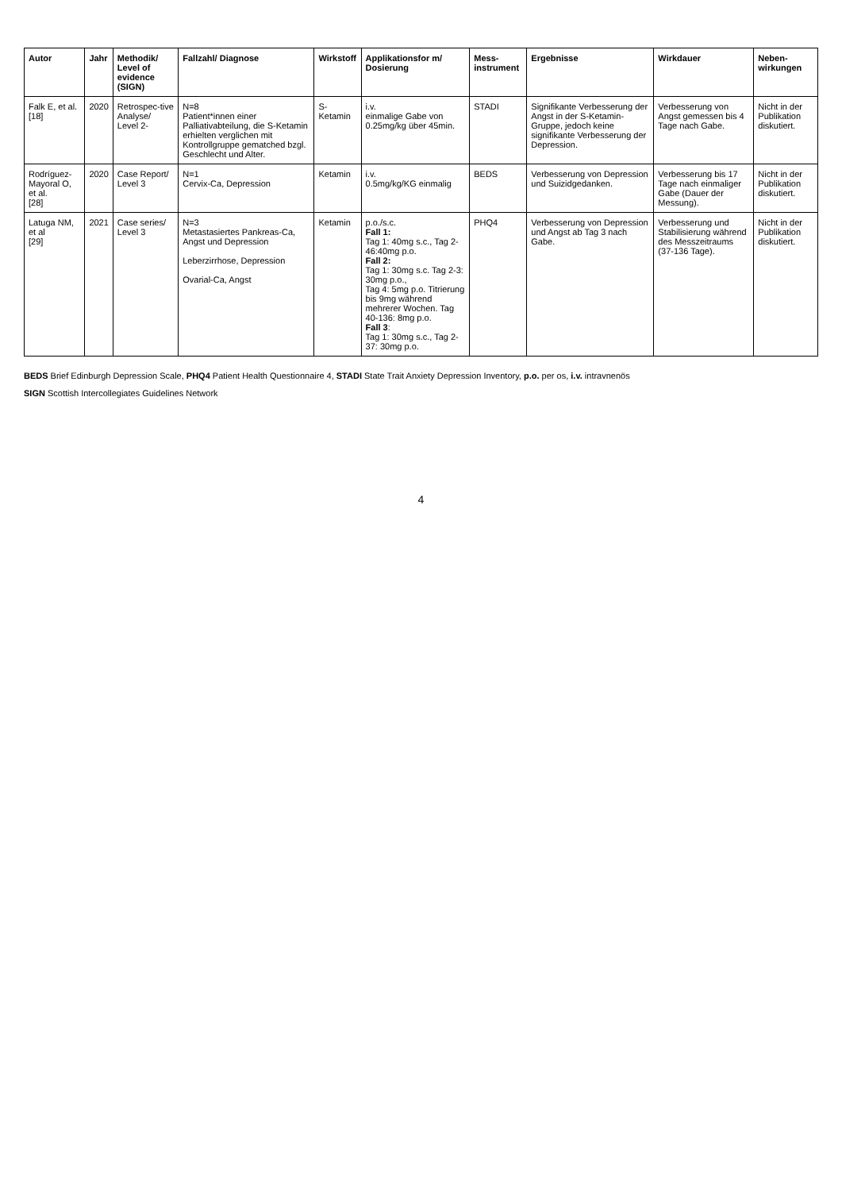| Autor | Jahr | Methodik/ Level of evidence (SIGN) | Fallzahl/ Diagnose | Wirkstoff | Applikationsfor m/ Dosierung | Mess-instrument | Ergebnisse | Wirkdauer | Neben-wirkungen |
| --- | --- | --- | --- | --- | --- | --- | --- | --- | --- |
| Falk E, et al. [18] | 2020 | Retrospec-tive Analyse/ Level 2- | N=8 Patient*innen einer Palliativabteilung, die S-Ketamin erhielten verglichen mit Kontrollgruppe gematched bzgl. Geschlecht und Alter. | S-Ketamin | i.v. einmalige Gabe von 0.25mg/kg über 45min. | STADI | Signifikante Verbesserung der Angst in der S-Ketamin-Gruppe, jedoch keine signifikante Verbesserung der Depression. | Verbesserung von Angst gemessen bis 4 Tage nach Gabe. | Nicht in der Publikation diskutiert. |
| Rodríguez-Mayoral O, et al. [28] | 2020 | Case Report/ Level 3 | N=1 Cervix-Ca, Depression | Ketamin | i.v. 0.5mg/kg/KG einmalig | BEDS | Verbesserung von Depression und Suizidgedanken. | Verbesserung bis 17 Tage nach einmaliger Gabe (Dauer der Messung). | Nicht in der Publikation diskutiert. |
| Latuga NM, et al [29] | 2021 | Case series/ Level 3 | N=3 Metastasiertes Pankreas-Ca, Angst und Depression Leberzirrhose, Depression Ovarial-Ca, Angst | Ketamin | p.o./s.c. Fall 1: Tag 1: 40mg s.c., Tag 2-46:40mg p.o. Fall 2: Tag 1: 30mg s.c. Tag 2-3: 30mg p.o., Tag 4: 5mg p.o. Titrierung bis 9mg während mehrerer Wochen. Tag 40-136: 8mg p.o. Fall 3 : Tag 1: 30mg s.c., Tag 2-37: 30mg p.o. | PHQ4 | Verbesserung von Depression und Angst ab Tag 3 nach Gabe. | Verbesserung und Stabilisierung während des Messzeitraums (37-136 Tage). | Nicht in der Publikation diskutiert. |
BEDS Brief Edinburgh Depression Scale, PHQ4 Patient Health Questionnaire 4, STADI State Trait Anxiety Depression Inventory, p.o. per os, i.v. intravnenös
SIGN Scottish Intercollegiates Guidelines Network
4